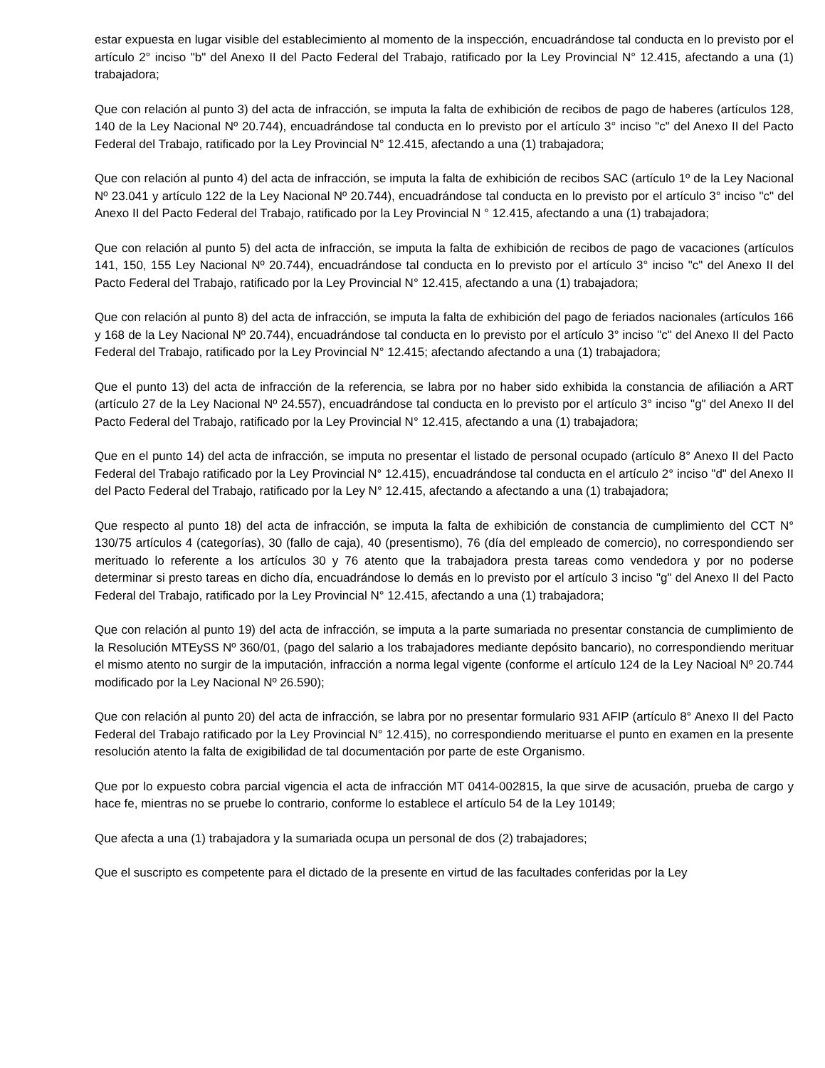estar expuesta en lugar visible del establecimiento al momento de la inspección, encuadrándose tal conducta en lo previsto por el artículo 2° inciso "b" del Anexo II del Pacto Federal del Trabajo, ratificado por la Ley Provincial N° 12.415, afectando a una (1) trabajadora;
Que con relación al punto 3) del acta de infracción, se imputa la falta de exhibición de recibos de pago de haberes (artículos 128, 140 de la Ley Nacional Nº 20.744), encuadrándose tal conducta en lo previsto por el artículo 3° inciso "c" del Anexo II del Pacto Federal del Trabajo, ratificado por la Ley Provincial N° 12.415, afectando a una (1) trabajadora;
Que con relación al punto 4) del acta de infracción, se imputa la falta de exhibición de recibos SAC (artículo 1º de la Ley Nacional Nº 23.041 y artículo 122 de la Ley Nacional Nº 20.744), encuadrándose tal conducta en lo previsto por el artículo 3° inciso "c" del Anexo II del Pacto Federal del Trabajo, ratificado por la Ley Provincial N ° 12.415, afectando a una (1) trabajadora;
Que con relación al punto 5) del acta de infracción, se imputa la falta de exhibición de recibos de pago de vacaciones (artículos 141, 150, 155 Ley Nacional Nº 20.744), encuadrándose tal conducta en lo previsto por el artículo 3° inciso "c" del Anexo II del Pacto Federal del Trabajo, ratificado por la Ley Provincial N° 12.415, afectando a una (1) trabajadora;
Que con relación al punto 8) del acta de infracción, se imputa la falta de exhibición del pago de feriados nacionales (artículos 166 y 168 de la Ley Nacional Nº 20.744), encuadrándose tal conducta en lo previsto por el artículo 3° inciso "c" del Anexo II del Pacto Federal del Trabajo, ratificado por la Ley Provincial N° 12.415; afectando afectando a una (1) trabajadora;
Que el punto 13) del acta de infracción de la referencia, se labra por no haber sido exhibida la constancia de afiliación a ART (artículo 27 de la Ley Nacional Nº 24.557), encuadrándose tal conducta en lo previsto por el artículo 3° inciso "g" del Anexo II del Pacto Federal del Trabajo, ratificado por la Ley Provincial N° 12.415, afectando a una (1) trabajadora;
Que en el punto 14) del acta de infracción, se imputa no presentar el listado de personal ocupado (artículo 8° Anexo II del Pacto Federal del Trabajo ratificado por la Ley Provincial N° 12.415), encuadrándose tal conducta en el artículo 2° inciso "d" del Anexo II del Pacto Federal del Trabajo, ratificado por la Ley N° 12.415, afectando a afectando a una (1) trabajadora;
Que respecto al punto 18) del acta de infracción, se imputa la falta de exhibición de constancia de cumplimiento del CCT N° 130/75 artículos 4 (categorías), 30 (fallo de caja), 40 (presentismo), 76 (día del empleado de comercio), no correspondiendo ser merituado lo referente a los artículos 30 y 76 atento que la trabajadora presta tareas como vendedora y por no poderse determinar si presto tareas en dicho día, encuadrándose lo demás en lo previsto por el artículo 3 inciso "g" del Anexo II del Pacto Federal del Trabajo, ratificado por la Ley Provincial N° 12.415, afectando a una (1) trabajadora;
Que con relación al punto 19) del acta de infracción, se imputa a la parte sumariada no presentar constancia de cumplimiento de la Resolución MTEySS Nº 360/01, (pago del salario a los trabajadores mediante depósito bancario), no correspondiendo merituar el mismo atento no surgir de la imputación, infracción a norma legal vigente (conforme el artículo 124 de la Ley Nacioal Nº 20.744 modificado por la Ley Nacional Nº 26.590);
Que con relación al punto 20) del acta de infracción, se labra por no presentar formulario 931 AFIP (artículo 8° Anexo II del Pacto Federal del Trabajo ratificado por la Ley Provincial N° 12.415), no correspondiendo merituarse el punto en examen en la presente resolución atento la falta de exigibilidad de tal documentación por parte de este Organismo.
Que por lo expuesto cobra parcial vigencia el acta de infracción MT 0414-002815, la que sirve de acusación, prueba de cargo y hace fe, mientras no se pruebe lo contrario, conforme lo establece el artículo 54 de la Ley 10149;
Que afecta a una (1) trabajadora y la sumariada ocupa un personal de dos (2) trabajadores;
Que el suscripto es competente para el dictado de la presente en virtud de las facultades conferidas por la Ley